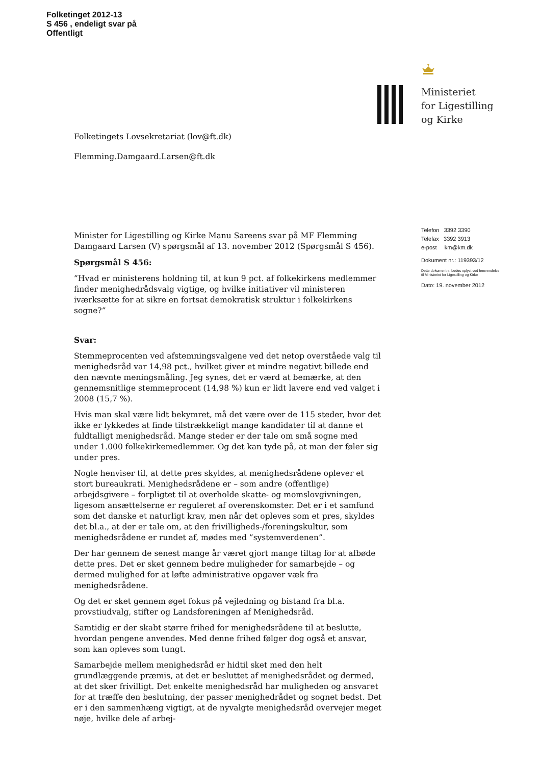Folketinget 2012-13
S 456 , endeligt svar på
Offentligt
Ministeriet
for Ligestilling
og Kirke
Folketingets Lovsekretariat (lov@ft.dk)
Flemming.Damgaard.Larsen@ft.dk
Minister for Ligestilling og Kirke Manu Sareens svar på MF Flemming Damgaard Larsen (V) spørgsmål af 13. november 2012 (Spørgsmål S 456).
Spørgsmål S 456:
”Hvad er ministerens holdning til, at kun 9 pct. af folkekirkens medlemmer finder menighedrådsvalg vigtige, og hvilke initiativer vil ministeren iværksætte for at sikre en fortsat demokratisk struktur i folkekirkens sogne?”
Svar:
Stemmeprocenten ved afstemningsvalgene ved det netop overståede valg til menighedsråd var 14,98 pct., hvilket giver et mindre negativt billede end den nævnte meningsmåling. Jeg synes, det er værd at bemærke, at den gennemsnitlige stemmeprocent (14,98 %) kun er lidt lavere end ved valget i 2008 (15,7 %).
Hvis man skal være lidt bekymret, må det være over de 115 steder, hvor det ikke er lykkedes at finde tilstrækkeligt mange kandidater til at danne et fuldtalligt menighedsråd. Mange steder er der tale om små sogne med under 1.000 folkekirkemedlemmer. Og det kan tyde på, at man der føler sig under pres.
Nogle henviser til, at dette pres skyldes, at menighedsrådene oplever et stort bureaukrati. Menighedsrådene er – som andre (offentlige) arbejdsgivere – forpligtet til at overholde skatte- og momslovgivningen, ligesom ansættelserne er reguleret af overenskomster. Det er i et samfund som det danske et naturligt krav, men når det opleves som et pres, skyldes det bl.a., at der er tale om, at den frivilligheds-/foreningskultur, som menighedsrådene er rundet af, mødes med ”systemverdenen”.
Der har gennem de senest mange år været gjort mange tiltag for at afbøde dette pres. Det er sket gennem bedre muligheder for samarbejde – og dermed mulighed for at løfte administrative opgaver væk fra menighedsrådene.
Og det er sket gennem øget fokus på vejledning og bistand fra bl.a. provstiudvalg, stifter og Landsforeningen af Menighedsråd.
Samtidig er der skabt større frihed for menighedsrådene til at beslutte, hvordan pengene anvendes. Med denne frihed følger dog også et ansvar, som kan opleves som tungt.
Samarbejde mellem menighedsråd er hidtil sket med den helt grundlæggende præmis, at det er besluttet af menighedsrådet og dermed, at det sker frivilligt. Det enkelte menighedsråd har muligheden og ansvaret for at træffe den beslutning, der passer menighedrådet og sognet bedst. Det er i den sammenhæng vigtigt, at de nyvalgte menighedsråd overvejer meget nøje, hvilke dele af arbej-
Telefon 3392 3390
Telefax 3392 3913
e-post km@km.dk
Dokument nr.: 119393/12
Dette dokumentnr. bedes oplyst ved henvendelse til Ministeriet for Ligestilling og Kirke
Dato: 19. november 2012